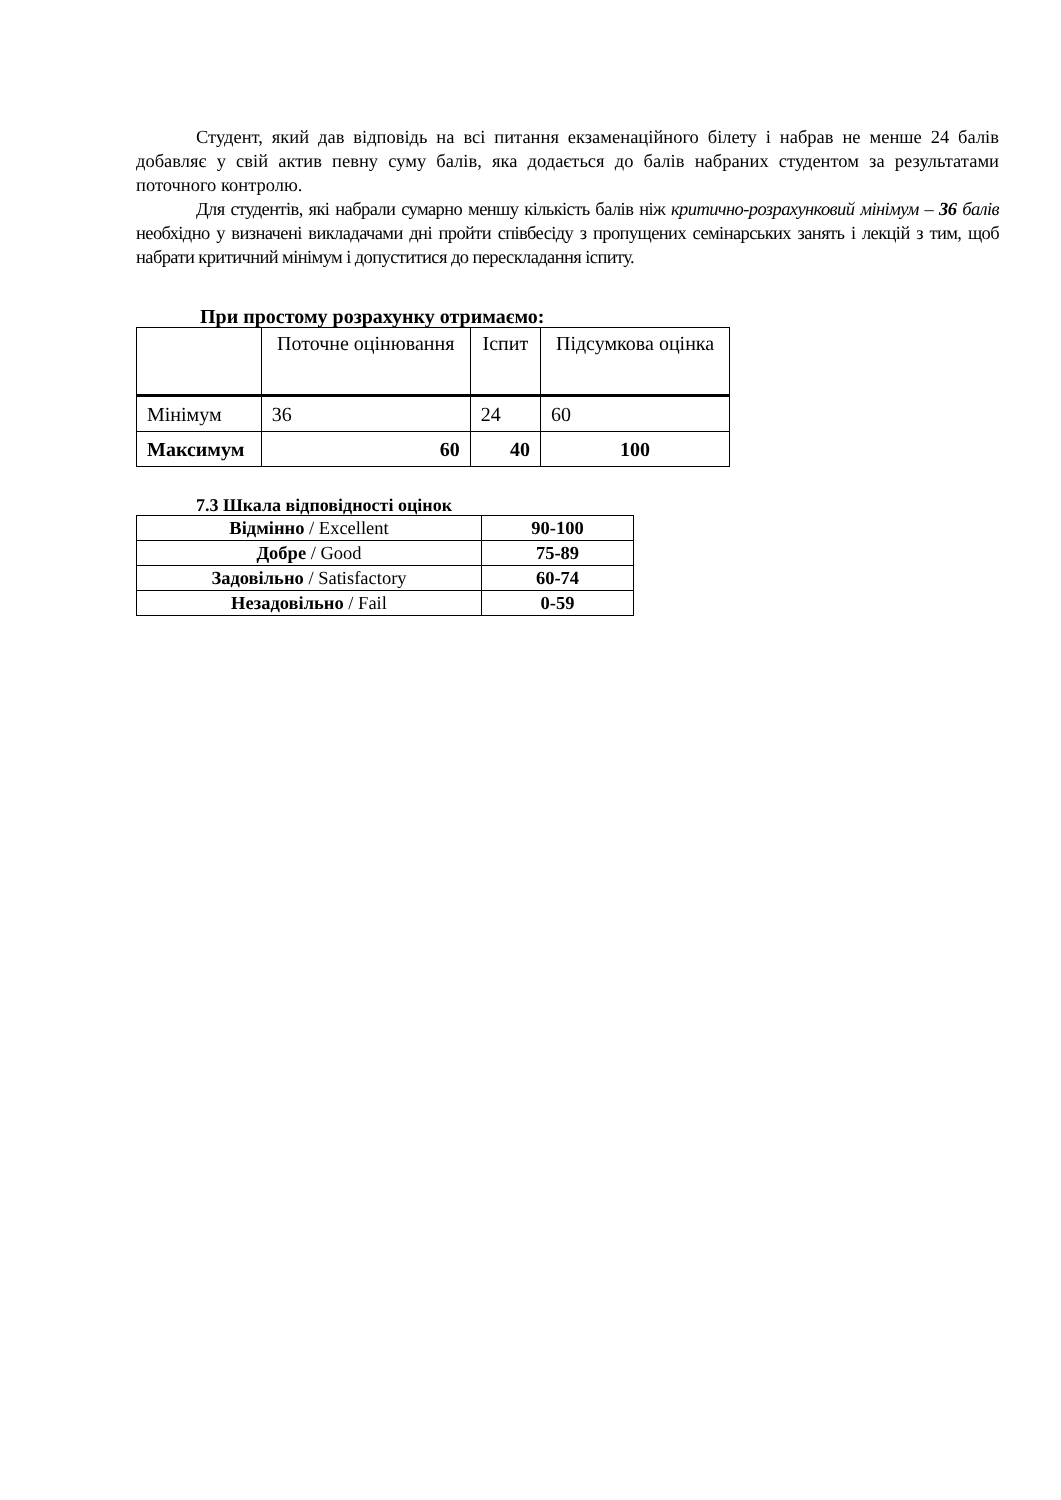Студент, який дав відповідь на всі питання екзаменаційного білету і набрав не менше 24 балів добавляє у свій актив певну суму балів, яка додається до балів набраних студентом за результатами поточного контролю.
Для студентів, які набрали сумарно меншу кількість балів ніж критично-розрахунковий мінімум – 36 балів необхідно у визначені викладачами дні пройти співбесіду з пропущених семінарських занять і лекцій з тим, щоб набрати критичний мінімум і допуститися до перескладання іспиту.
При простому розрахунку отримаємо:
| | Поточне оцінювання | Іспит | Підсумкова оцінка |
| Мінімум | 36 | 24 | 60 |
| Максимум | 60 | 40 | 100 |
7.3 Шкала відповідності оцінок
| Відмінно / Excellent | 90-100 |
| Добре / Good | 75-89 |
| Задовільно / Satisfactory | 60-74 |
| Незадовільно / Fail | 0-59 |